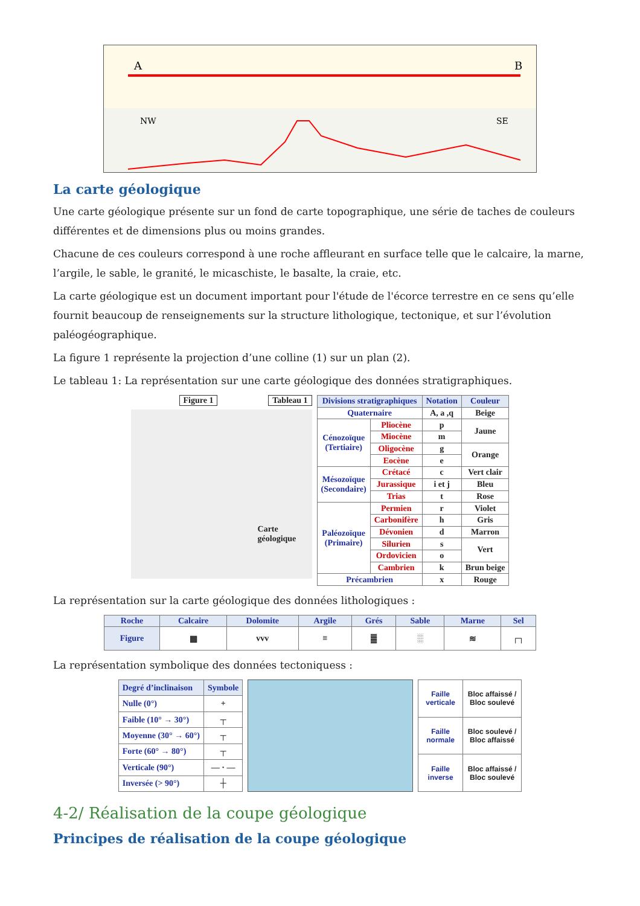A
B
NW
SE
La carte géologique
Une carte géologique présente sur un fond de carte topographique, une série de taches de couleurs différentes et de dimensions plus ou moins grandes.
Chacune de ces couleurs correspond à une roche affleurant en surface telle que le calcaire, la marne, l’argile, le sable, le granité, le micaschiste, le basalte, la craie, etc.
La carte géologique est un document important pour l'étude de l'écorce terrestre en ce sens qu’elle fournit beaucoup de renseignements sur la structure lithologique, tectonique, et sur l’évolution paléogéographique.
La figure 1 représente la projection d’une colline (1) sur un plan (2).
Le tableau 1: La représentation sur une carte géologique des données stratigraphiques.
Figure 1 Tableau 1
Carte géologique
| Divisions stratigraphiques | | Notation | Couleur |
| --- | --- | --- | --- |
| Quaternaire | | A, a ,q | Beige |
| Cénozoïque (Tertiaire) | Pliocène | p | Jaune |
| | Miocène | m | |
| | Oligocène | g | Orange |
| | Eocène | e | |
| Mésozoïque (Secondaire) | Crétacé | c | Vert clair |
| | Jurassique | i et j | Bleu |
| | Trias | t | Rose |
| Paléozoïque (Primaire) | Permien | r | Violet |
| | Carbonifère | h | Gris |
| | Dévonien | d | Marron |
| | Silurien | s | Vert |
| | Ordovicien | o | |
| | Cambrien | k | Brun beige |
| Précambrien | | x | Rouge |
La représentation sur la carte géologique des données lithologiques :
| Roche | Calcaire | Dolomite | Argile | Grés | Sable | Marne | Sel |
| --- | --- | --- | --- | --- | --- | --- | --- |
| Figure | ▦ | vvv | ≡ | ▓ | ░ | ≋ | ┌┐ |
La représentation symbolique des données tectoniquess :
| Degré d’inclinaison | Symbole |
| --- | --- |
| Nulle (0°) | + |
| Faible (10° → 30°) | ┬ |
| Moyenne (30° → 60°) | ┬ |
| Forte (60° → 80°) | ┬ |
| Verticale (90°) | — · — |
| Inversée (> 90°) | ┼ |
| Faille verticale | Bloc affaissé / Bloc soulevé |
| Faille normale | Bloc soulevé / Bloc affaissé |
| Faille inverse | Bloc affaissé / Bloc soulevé |
4-2/ Réalisation de la coupe géologique
Principes de réalisation de la coupe géologique